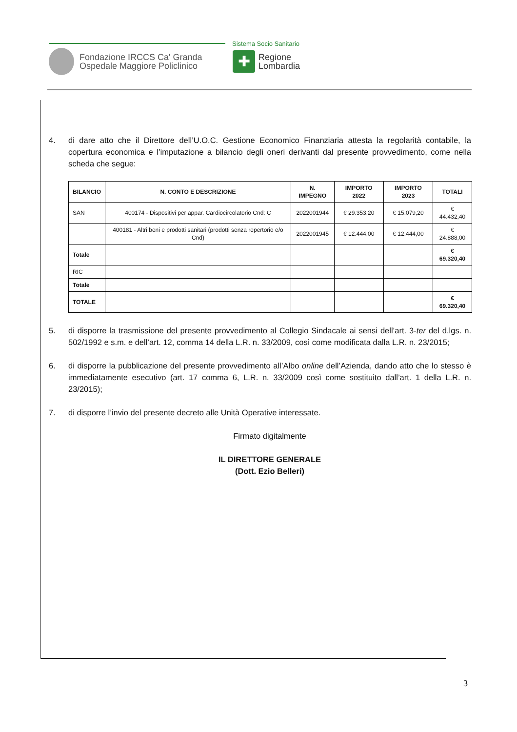Fondazione IRCCS Ca' Granda
Ospedale Maggiore Policlinico
Sistema Socio Sanitario
✚
Regione
Lombardia
4. di dare atto che il Direttore dell’U.O.C. Gestione Economico Finanziaria attesta la regolarità contabile, la copertura economica e l’imputazione a bilancio degli oneri derivanti dal presente provvedimento, come nella scheda che segue:
| BILANCIO | N. CONTO E DESCRIZIONE | N. IMPEGNO | IMPORTO 2022 | IMPORTO 2023 | TOTALI |
| --- | --- | --- | --- | --- | --- |
| SAN | 400174 - Dispositivi per appar. Cardiocircolatorio Cnd: C | 2022001944 | € 29.353,20 | € 15.079,20 | € 44.432,40 |
| | 400181 - Altri beni e prodotti sanitari (prodotti senza repertorio e/o Cnd) | 2022001945 | € 12.444,00 | € 12.444,00 | € 24.888,00 |
| Totale | | | | | € 69.320,40 |
| RIC | | | | | |
| Totale | | | | | |
| TOTALE | | | | | € 69.320,40 |
5. di disporre la trasmissione del presente provvedimento al Collegio Sindacale ai sensi dell’art. 3-ter del d.lgs. n. 502/1992 e s.m. e dell’art. 12, comma 14 della L.R. n. 33/2009, così come modificata dalla L.R. n. 23/2015;
6. di disporre la pubblicazione del presente provvedimento all’Albo online dell’Azienda, dando atto che lo stesso è immediatamente esecutivo (art. 17 comma 6, L.R. n. 33/2009 così come sostituito dall’art. 1 della L.R. n. 23/2015);
7. di disporre l’invio del presente decreto alle Unità Operative interessate.
Firmato digitalmente
IL DIRETTORE GENERALE
(Dott. Ezio Belleri)
3